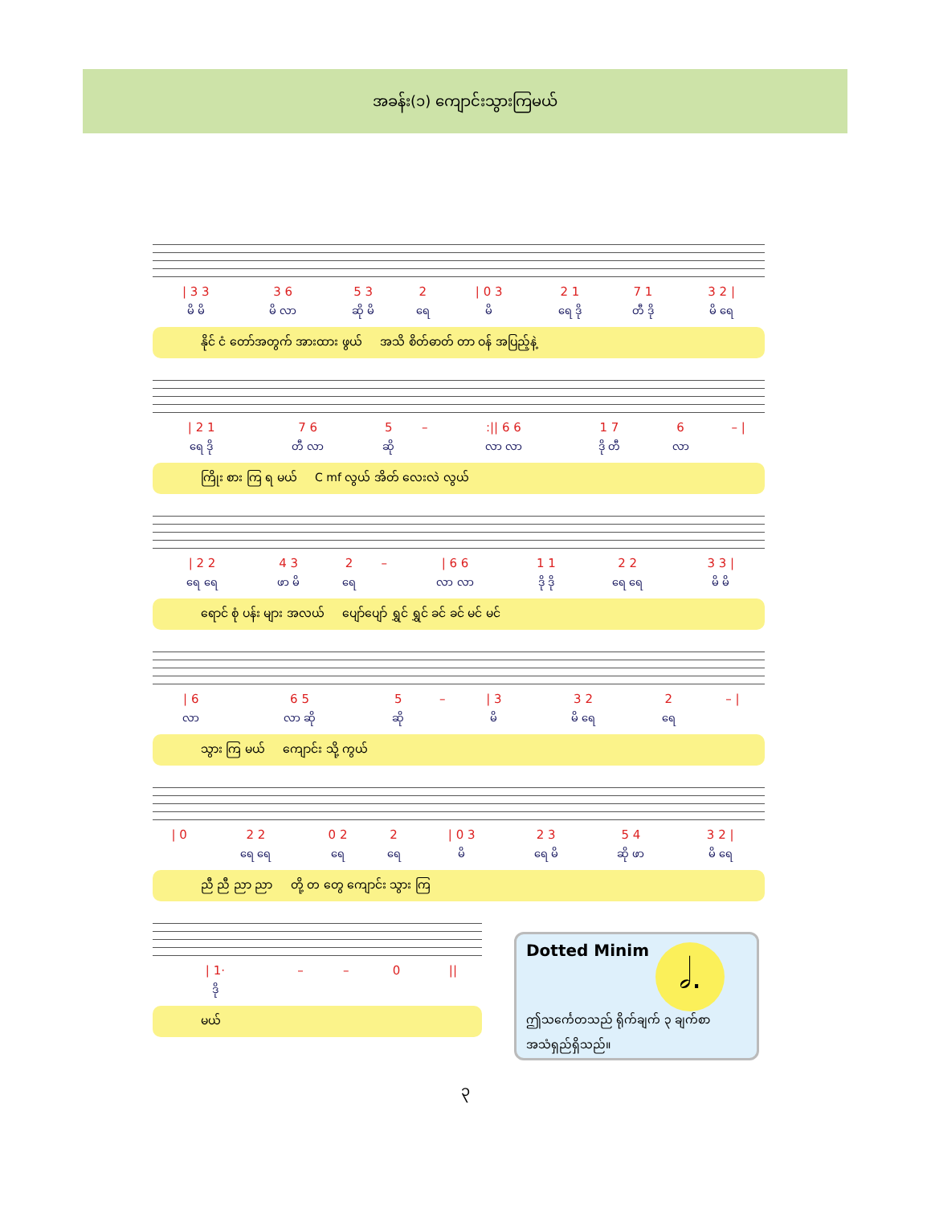အခန်း(၁) ကျောင်းသွားကြမယ်
| / 3 3 | 3 6 | 5 3 | 2 | / 0 3 | 2 1 | 7 1 | 3 2 / |
| မိ မိ | မိ လာ | ဆို မိ | ရေ | မိ | ရေ ဒို | တီ ဒို | မိ ရေ |
နိုင် ငံ တော်အတွက် အားထား ဖွယ် အသိ စိတ်ဓာတ် တာ ဝန် အပြည့်နဲ့
| / 2 1 | 7 6 | 5 | – | :// 6 6 | 1 7 | 6 | – / |
| ရေ ဒို | တီ လာ | ဆို | | လာ လာ | ဒို တီ | လာ | |
ကြိုး စား ကြ ရ မယ် C mf လွယ် အိတ် လေးလဲ လွယ်
| / 2 2 | 4 3 | 2 | – | / 6 6 | 1 1 | 2 2 | 3 3 / |
| ရေ ရေ | ဖာ မိ | ရေ | | လာ လာ | ဒို ဒို | ရေ ရေ | မိ မိ |
ရောင် စုံ ပန်း များ အလယ် ပျော်ပျော် ရွှင် ရွှင် ခင် ခင် မင် မင်
| / 6 | 6 5 | 5 | – | / 3 | 3 2 | 2 | – / |
| လာ | လာ ဆို | ဆို | | မိ | မိ ရေ | ရေ | |
သွား ကြ မယ် ကျောင်း သို့ ကွယ်
| / 0 | 2 2 | 0 2 | 2 | / 0 3 | 2 3 | 5 4 | 3 2 / |
| | ရေ ရေ | ရေ | ရေ | မိ | ရေ မိ | ဆို ဖာ | မိ ရေ |
ညီ ညီ ညာ ညာ တို့ တ တွေ ကျောင်း သွား ကြ
| / 1· | – | – | 0 | // |
| ဒို | | | | |
မယ်
Dotted Minim
𝅗𝅥.
ဤသင်္ကေတသည် ရိုက်ချက် ၃ ချက်စာ အသံရှည်ရှိသည်။
၃